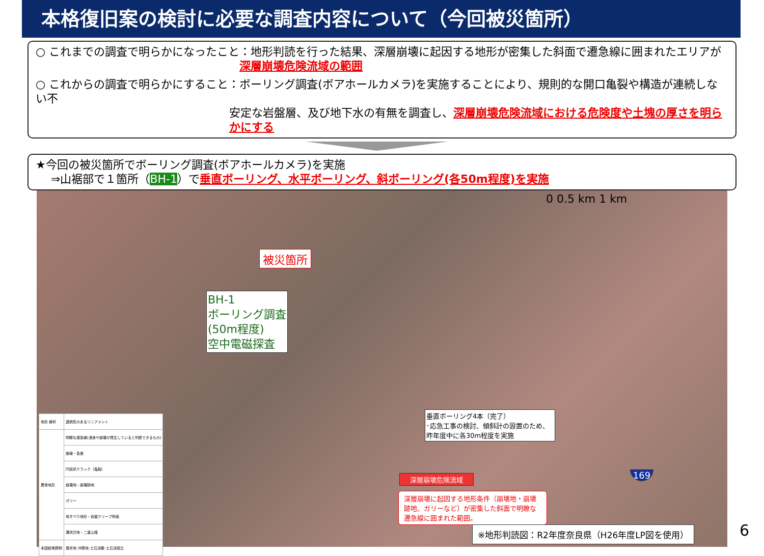本格復旧案の検討に必要な調査内容について（今回被災箇所）
○ これまでの調査で明らかになったこと：地形判読を行った結果、深層崩壊に起因する地形が密集した斜面で遷急線に囲まれたエリアが
深層崩壊危険流域の範囲
○ これからの調査で明らかにすること：ボーリング調査(ボアホールカメラ)を実施することにより、規則的な開口亀裂や構造が連続しない不
安定な岩盤層、及び地下水の有無を調査し、深層崩壊危険流域における危険度や土塊の厚さを明らかにする
★今回の被災箇所でボーリング調査(ボアホールカメラ)を実施
⇒山裾部で１箇所（BH-1）で垂直ボーリング、水平ボーリング、斜ボーリング(各50m程度)を実施
0 0.5 km 1 km
被災箇所
BH-1
ボーリング調査
(50m程度)
空中電磁探査
垂直ボーリング4本（完了）
･応急工事の検討、傾斜計の設置のため、
昨年度中に各30m程度を実施
深層崩壊危険流域
深層崩壊に起因する地形条件（崩壊地・崩壊跡地、ガリーなど）が密集した斜面で明瞭な遷急線に囲まれた範囲。
169
※地形判読図：R2年度奈良県（H26年度LP図を使用）
6
| 地形 線状 | 連続性のあるリニアメント |
| 異常地形 | 明瞭な遷急線(浸食や崩壊が発生していると判断できるもの) |
| | 崖線・急崖 |
| | 円弧状クラック（亀裂） |
| | 崩壊地・崩壊跡地 |
| | ガリー |
| | 地すべり地形・岩盤クリープ斜面 |
| | 溝状凹地・二重山稜 |
| 未固結堆積物 | 扇状地･沖積地･土石流錐･土石流段丘 |